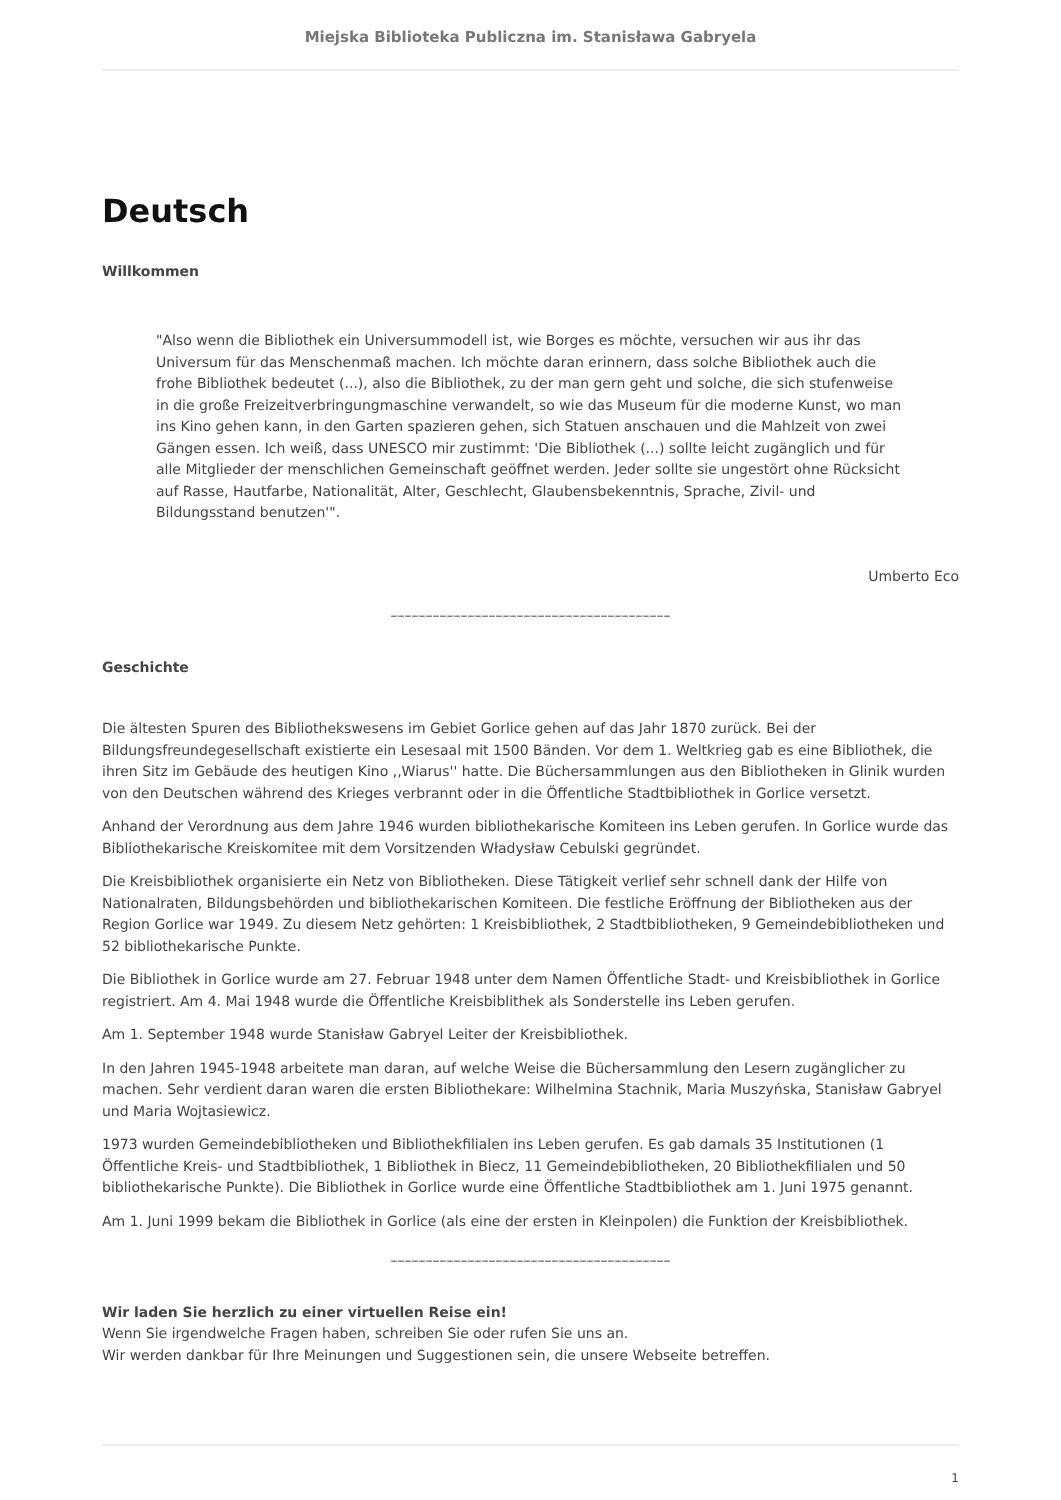Miejska Biblioteka Publiczna im. Stanisława Gabryela
Deutsch
Willkommen
"Also wenn die Bibliothek ein Universummodell ist, wie Borges es möchte, versuchen wir aus ihr das Universum für das Menschenmaß machen. Ich möchte daran erinnern, dass solche Bibliothek auch die frohe Bibliothek bedeutet (...), also die Bibliothek, zu der man gern geht und solche, die sich stufenweise in die große Freizeitverbringungmaschine verwandelt, so wie das Museum für die moderne Kunst, wo man ins Kino gehen kann, in den Garten spazieren gehen, sich Statuen anschauen und die Mahlzeit von zwei Gängen essen. Ich weiß, dass UNESCO mir zustimmt: 'Die Bibliothek (...) sollte leicht zugänglich und für alle Mitglieder der menschlichen Gemeinschaft geöffnet werden. Jeder sollte sie ungestört ohne Rücksicht auf Rasse, Hautfarbe, Nationalität, Alter, Geschlecht, Glaubensbekenntnis, Sprache, Zivil- und Bildungsstand benutzen'".
Umberto Eco
––––––––––––––––––––––––––––––––––––––––
Geschichte
Die ältesten Spuren des Bibliothekswesens im Gebiet Gorlice gehen auf das Jahr 1870 zurück. Bei der Bildungsfreundegesellschaft existierte ein Lesesaal mit 1500 Bänden. Vor dem 1. Weltkrieg gab es eine Bibliothek, die ihren Sitz im Gebäude des heutigen Kino ,,Wiarus'' hatte. Die Büchersammlungen aus den Bibliotheken in Glinik wurden von den Deutschen während des Krieges verbrannt oder in die Öffentliche Stadtbibliothek in Gorlice versetzt.
Anhand der Verordnung aus dem Jahre 1946 wurden bibliothekarische Komiteen ins Leben gerufen. In Gorlice wurde das Bibliothekarische Kreiskomitee mit dem Vorsitzenden Władysław Cebulski gegründet.
Die Kreisbibliothek organisierte ein Netz von Bibliotheken. Diese Tätigkeit verlief sehr schnell dank der Hilfe von Nationalraten, Bildungsbehörden und bibliothekarischen Komiteen. Die festliche Eröffnung der Bibliotheken aus der Region Gorlice war 1949. Zu diesem Netz gehörten: 1 Kreisbibliothek, 2 Stadtbibliotheken, 9 Gemeindebibliotheken und 52 bibliothekarische Punkte.
Die Bibliothek in Gorlice wurde am 27. Februar 1948 unter dem Namen Öffentliche Stadt- und Kreisbibliothek in Gorlice registriert. Am 4. Mai 1948 wurde die Öffentliche Kreisbiblithek als Sonderstelle ins Leben gerufen.
Am 1. September 1948 wurde Stanisław Gabryel Leiter der Kreisbibliothek.
In den Jahren 1945-1948 arbeitete man daran, auf welche Weise die Büchersammlung den Lesern zugänglicher zu machen. Sehr verdient daran waren die ersten Bibliothekare: Wilhelmina Stachnik, Maria Muszyńska, Stanisław Gabryel und Maria Wojtasiewicz.
1973 wurden Gemeindebibliotheken und Bibliothekfilialen ins Leben gerufen. Es gab damals 35 Institutionen (1 Öffentliche Kreis- und Stadtbibliothek, 1 Bibliothek in Biecz, 11 Gemeindebibliotheken, 20 Bibliothekfilialen und 50 bibliothekarische Punkte). Die Bibliothek in Gorlice wurde eine Öffentliche Stadtbibliothek am 1. Juni 1975 genannt.
Am 1. Juni 1999 bekam die Bibliothek in Gorlice (als eine der ersten in Kleinpolen) die Funktion der Kreisbibliothek.
––––––––––––––––––––––––––––––––––––––––
Wir laden Sie herzlich zu einer virtuellen Reise ein!
Wenn Sie irgendwelche Fragen haben, schreiben Sie oder rufen Sie uns an.
Wir werden dankbar für Ihre Meinungen und Suggestionen sein, die unsere Webseite betreffen.
1